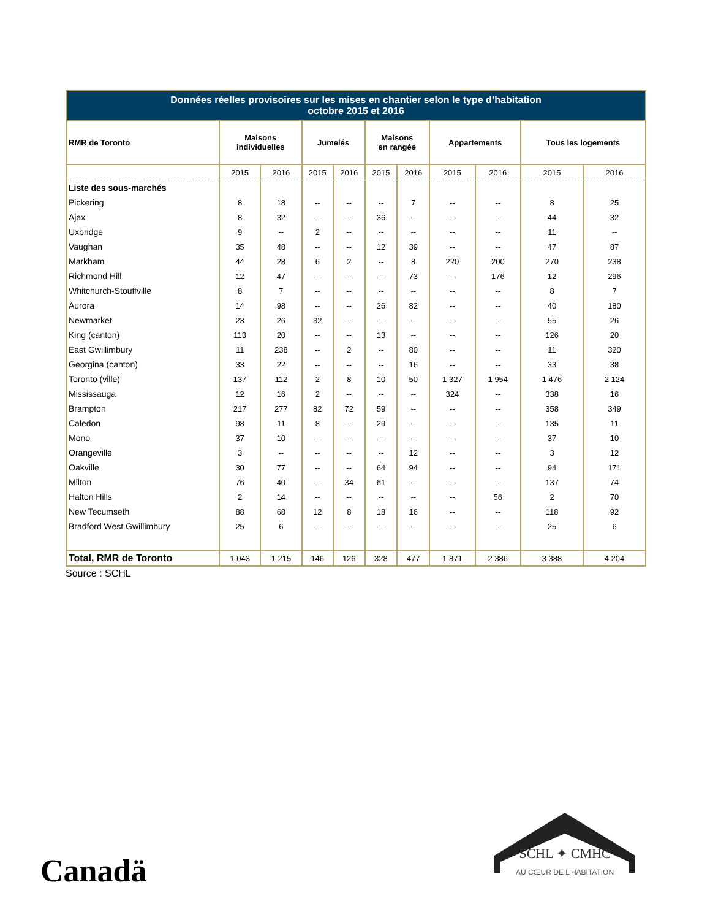| Données réelles provisoires sur les mises en chantier selon le type d’habitation octobre 2015 et 2016 | | | | | | | | | | |
| RMR de Toronto | Maisons individuelles | | Jumelés | | Maisons en rangée | | Appartements | | Tous les logements | |
| | 2015 | 2016 | 2015 | 2016 | 2015 | 2016 | 2015 | 2016 | 2015 | 2016 |
| Liste des sous-marchés | | | | | | | | | | |
| Pickering | 8 | 18 | -- | -- | -- | 7 | -- | -- | 8 | 25 |
| Ajax | 8 | 32 | -- | -- | 36 | -- | -- | -- | 44 | 32 |
| Uxbridge | 9 | -- | 2 | -- | -- | -- | -- | -- | 11 | -- |
| Vaughan | 35 | 48 | -- | -- | 12 | 39 | -- | -- | 47 | 87 |
| Markham | 44 | 28 | 6 | 2 | -- | 8 | 220 | 200 | 270 | 238 |
| Richmond Hill | 12 | 47 | -- | -- | -- | 73 | -- | 176 | 12 | 296 |
| Whitchurch-Stouffville | 8 | 7 | -- | -- | -- | -- | -- | -- | 8 | 7 |
| Aurora | 14 | 98 | -- | -- | 26 | 82 | -- | -- | 40 | 180 |
| Newmarket | 23 | 26 | 32 | -- | -- | -- | -- | -- | 55 | 26 |
| King (canton) | 113 | 20 | -- | -- | 13 | -- | -- | -- | 126 | 20 |
| East Gwillimbury | 11 | 238 | -- | 2 | -- | 80 | -- | -- | 11 | 320 |
| Georgina (canton) | 33 | 22 | -- | -- | -- | 16 | -- | -- | 33 | 38 |
| Toronto (ville) | 137 | 112 | 2 | 8 | 10 | 50 | 1 327 | 1 954 | 1 476 | 2 124 |
| Mississauga | 12 | 16 | 2 | -- | -- | -- | 324 | -- | 338 | 16 |
| Brampton | 217 | 277 | 82 | 72 | 59 | -- | -- | -- | 358 | 349 |
| Caledon | 98 | 11 | 8 | -- | 29 | -- | -- | -- | 135 | 11 |
| Mono | 37 | 10 | -- | -- | -- | -- | -- | -- | 37 | 10 |
| Orangeville | 3 | -- | -- | -- | -- | 12 | -- | -- | 3 | 12 |
| Oakville | 30 | 77 | -- | -- | 64 | 94 | -- | -- | 94 | 171 |
| Milton | 76 | 40 | -- | 34 | 61 | -- | -- | -- | 137 | 74 |
| Halton Hills | 2 | 14 | -- | -- | -- | -- | -- | 56 | 2 | 70 |
| New Tecumseth | 88 | 68 | 12 | 8 | 18 | 16 | -- | -- | 118 | 92 |
| Bradford West Gwillimbury | 25 | 6 | -- | -- | -- | -- | -- | -- | 25 | 6 |
| Total, RMR de Toronto | 1 043 | 1 215 | 146 | 126 | 328 | 477 | 1 871 | 2 386 | 3 388 | 4 204 |
Source : SCHL
Canadä
SCHL ✦ CMHC
AU CŒUR DE L’HABITATION